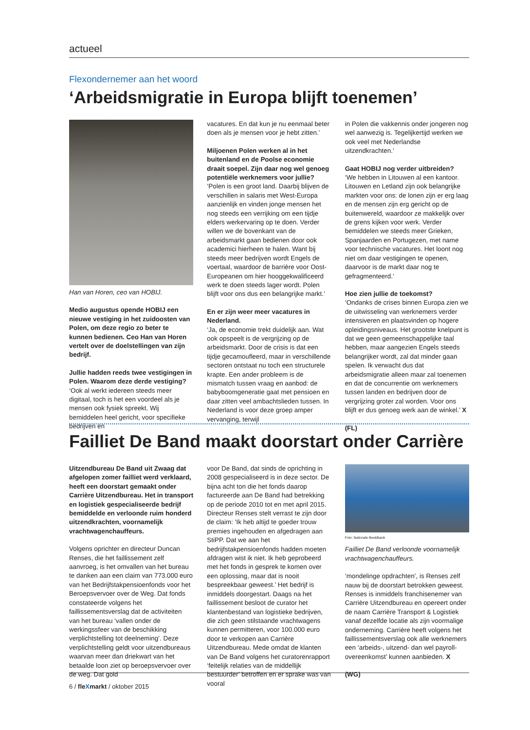actueel
Flexondernemer aan het woord
‘Arbeidsmigratie in Europa blijft toenemen’
Han van Horen, ceo van HOBIJ.
Medio augustus opende HOBIJ een nieuwe vestiging in het zuidoosten van Polen, om deze regio zo beter te kunnen bedienen. Ceo Han van Horen vertelt over de doelstellingen van zijn bedrijf.
Jullie hadden reeds twee vestigingen in Polen. Waarom deze derde vestiging?
‘Ook al werkt iedereen steeds meer digitaal, toch is het een voordeel als je mensen ook fysiek spreekt. Wij bemiddelen heel gericht, voor specifieke bedrijven en
vacatures. En dat kun je nu eenmaal beter doen als je mensen voor je hebt zitten.’
Miljoenen Polen werken al in het buitenland en de Poolse economie draait soepel. Zijn daar nog wel genoeg potentiële werknemers voor jullie?
‘Polen is een groot land. Daarbij blijven de verschillen in salaris met West-Europa aanzienlijk en vinden jonge mensen het nog steeds een verrijking om een tijdje elders werkervaring op te doen. Verder willen we de bovenkant van de arbeidsmarkt gaan bedienen door ook academici hierheen te halen. Want bij steeds meer bedrijven wordt Engels de voertaal, waardoor de barrière voor Oost-Europeanen om hier hooggekwalificeerd werk te doen steeds lager wordt. Polen blijft voor ons dus een belangrijke markt.’
En er zijn weer meer vacatures in Nederland.
‘Ja, de economie trekt duidelijk aan. Wat ook opspeelt is de vergrijzing op de arbeidsmarkt. Door de crisis is dat een tijdje gecamoufleerd, maar in verschillende sectoren ontstaat nu toch een structurele krapte. Een ander probleem is de mismatch tussen vraag en aanbod: de babyboomgeneratie gaat met pensioen en daar zitten veel ambachtslieden tussen. In Nederland is voor deze groep amper vervanging, terwijl
in Polen die vakkennis onder jongeren nog wel aanwezig is. Tegelijkertijd werken we ook veel met Nederlandse uitzendkrachten.’
Gaat HOBIJ nog verder uitbreiden?
‘We hebben in Litouwen al een kantoor. Litouwen en Letland zijn ook belangrijke markten voor ons: de lonen zijn er erg laag en de mensen zijn erg gericht op de buitenwereld, waardoor ze makkelijk over de grens kijken voor werk. Verder bemiddelen we steeds meer Grieken, Spanjaarden en Portugezen, met name voor technische vacatures. Het loont nog niet om daar vestigingen te openen, daarvoor is de markt daar nog te gefragmenteerd.’
Hoe zien jullie de toekomst?
‘Ondanks de crises binnen Europa zien we de uitwisseling van werknemers verder intensiveren en plaatsvinden op hogere opleidingsniveaus. Het grootste knelpunt is dat we geen gemeenschappelijke taal hebben, maar aangezien Engels steeds belangrijker wordt, zal dat minder gaan spelen. Ik verwacht dus dat arbeidsmigratie alleen maar zal toenemen en dat de concurrentie om werknemers tussen landen en bedrijven door de vergrijzing groter zal worden. Voor ons blijft er dus genoeg werk aan de winkel.’ X
(FL)
Failliet De Band maakt doorstart onder Carrière
Uitzendbureau De Band uit Zwaag dat afgelopen zomer failliet werd verklaard, heeft een doorstart gemaakt onder Carrière Uitzendbureau. Het in transport en logistiek gespecialiseerde bedrijf bemiddelde en verloonde ruim honderd uitzendkrachten, voornamelijk vrachtwagenchauffeurs.
Volgens oprichter en directeur Duncan Renses, die het faillissement zelf aanvroeg, is het omvallen van het bureau te danken aan een claim van 773.000 euro van het Bedrijfstakpensioenfonds voor het Beroepsvervoer over de Weg. Dat fonds constateerde volgens het faillissementsverslag dat de activiteiten van het bureau ‘vallen onder de werkingssfeer van de beschikking verplichtstelling tot deelneming’. Deze verplichtstelling geldt voor uitzendbureaus waarvan meer dan driekwart van het betaalde loon ziet op beroepsvervoer over de weg. Dat gold
voor De Band, dat sinds de oprichting in 2008 gespecialiseerd is in deze sector. De bijna acht ton die het fonds daarop factureerde aan De Band had betrekking op de periode 2010 tot en met april 2015. Directeur Renses stelt verrast te zijn door de claim: ‘Ik heb altijd te goeder trouw premies ingehouden en afgedragen aan StiPP. Dat we aan het bedrijfstakpensioenfonds hadden moeten afdragen wist ik niet. Ik heb geprobeerd met het fonds in gesprek te komen over een oplossing, maar dat is nooit bespreekbaar geweest.’ Het bedrijf is inmiddels doorgestart. Daags na het faillissement besloot de curator het klantenbestand van logistieke bedrijven, die zich geen stilstaande vrachtwagens kunnen permitteren, voor 100.000 euro door te verkopen aan Carrière Uitzendbureau. Mede omdat de klanten van De Band volgens het curatorenrapport ‘feitelijk relaties van de middellijk bestuurder’ betroffen en er sprake was van vooral
Foto: Nationale Beeldbank
Failliet De Band verloonde voornamelijk vrachtwagenchauffeurs.
‘mondelinge opdrachten’, is Renses zelf nauw bij de doorstart betrokken geweest. Renses is inmiddels franchisenemer van Carrière Uitzendbureau en opereert onder de naam Carrière Transport & Logistiek vanaf dezelfde locatie als zijn voormalige onderneming. Carrière heeft volgens het faillissementsverslag ook alle werknemers een ‘arbeids-, uitzend- dan wel payroll-overeenkomst’ kunnen aanbieden. X
(WG)
6 / fleXmarkt / oktober 2015